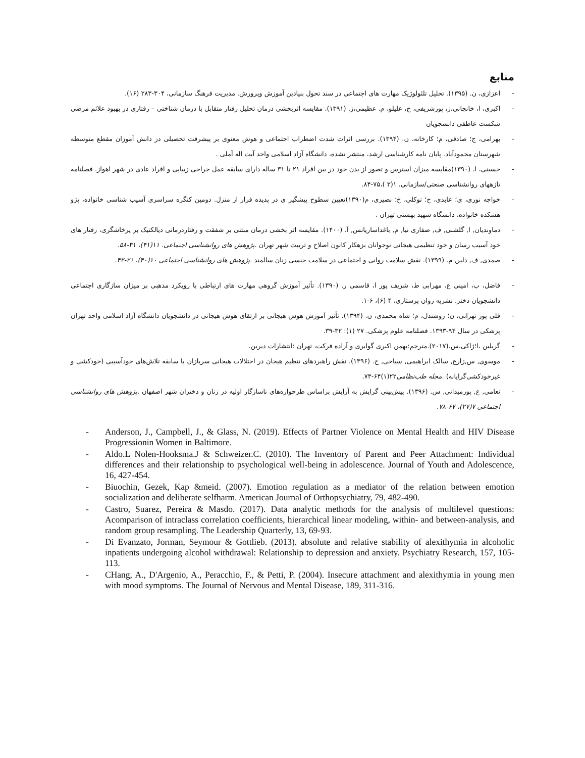منابع
- اعزازی، ن. (۱۳۹۵). تحلیل تلئولوژیک مهارت های اجتماعی در سند تحول بنیادین آموزش وپرورش. مدیریت فرهنگ سازمانی، ۳۰۴-۲۸۳ (۱۶).
- اکبری، ا، خانجانی،ز، پورشریفی، ح، علیلو، م. عظیمی،ز. (۱۳۹۱). مقایسه اثربخشی درمان تحلیل رفتار متقابل با درمان شناختی – رفتاری در بهبود علائم مرضی شکست عاطفی دانشجویان
- بهرامی، ج؛ صادقی، م؛ کارخانه، ن. (۱۳۹۴). بررسی اثرات شدت اضطراب اجتماعی و هوش معنوی بر پیشرفت تحصیلی در دانش آموزان مقطع متوسطه شهرستان محمودآباد. پایان نامه کارشناسی ارشد، منتشر نشده، دانشگاه آزاد اسلامی واحد آیت اله آملی .
- حسینی، ا. (۱۳۹۰)مقایسه میزان استرس و تصور از بدن خود در بین افراد ۲۱ تا ۳۱ ساله دارای سابقه عمل جراحی زیبایی و افراد عادی در شهر اهواز. فصلنامه تازههای روانشناسی صنعتی/سازمانی، ۱(۳ )،۷۵-۸۴.
- خواجه نوری، ی؛ عابدی، ح؛ توکلی، خ؛ نصیری، م(۱۳۹۰)تعیین سطوح پیشگیر ی در پدیده فرار از منزل. دومین کنگره سراسری آسیب شناسی خانواده، پژو هشکده خانواده، دانشگاه شهید بهشتی تهران .
- دماوندیان, ا, گلشنی, ف, صفاری نیا, م, باغداساریانس, آ. (۱۴۰۰). مقایسه اثر بخشی درمان مبتنی بر شفقت و رفتاردرمانی دیالکتیک بر پرخاشگری، رفتار های خود آسیب رسان و خود تنظیمی هیجانی نوجوانان بزهکار کانون اصلاح و تربیت شهر تهران .پژوهش های روانشناسی اجتماعی. ۱۱(۴۱)، ۳۱-۵۸.
- صمدی, ف, دلیر, م. (۱۳۹۹). نقش سلامت روانی و اجتماعی در سلامت جنسی زنان سالمند .پژوهش های روانشناسی اجتماعی ۱۰(۴۰)، ۲۱-۴۲.
- فاضل، ب، امینی ع، مهرابی ط، شریف پور ا، قاسمی ر. (۱۳۹۰). تأثیر آموزش گروهی مهارت های ارتباطی با رویکرد مذهبی بر میزان سازگاری اجتماعی دانشجویان دختر. نشریه روان پرستاری، ۴ (۶)، ۶-۱.
- قلی پور تهرانی، ن؛ روشندل، م؛ شاه محمدی، ن. (۱۳۹۴). تأثیر آموزش هوش هیجانی بر ارتقای هوش هیجانی در دانشجویان دانشگاه آزاد اسلامی واحد تهران پزشکی در سال ۹۴-۱۳۹۳. فصلنامه علوم پزشکی. ۲۷ (۱): ۳۲-۳۹.
- گریلین ،ا؛ژاکی،س،(۲۰۱۷).مترجم:بهمن اکبری گوابری و آزاده فرکت، تهران :انتشارات دیرین.
- موسوی, س,زارع, سالک ابراهیمی, سیاحی, ح. (۱۳۹۶). نقش راهبردهای تنظیم هیجان در اختلالات هیجانی سربازان با سابقه تلاش‌های خودآسیبی (خودکشی و غیرخودکشی‌گرایانه) .مجله طب‌نظامی۲۲(۱)۶۴-۷۳.
- نعامی, ع, پورمیدانی, س. (۱۳۹۶). پیش‌بینی گرایش به آرایش براساس طرحواره‌های ناسازگار اولیه در زنان و دختران شهر اصفهان .پژوهش های روانشناسی اجتماعی ۷(۲۷)، ۶۷-۷۸.
- Anderson, J., Campbell, J., & Glass, N. (2019). Effects of Partner Violence on Mental Health and HIV Disease Progressionin Women in Baltimore.
- Aldo.L Nolen-Hooksma.J & Schweizer.C. (2010). The Inventory of Parent and Peer Attachment: Individual differences and their relationship to psychological well-being in adolescence. Journal of Youth and Adolescence, 16, 427-454.
- Biuochin, Gezek, Kap &meid. (2007). Emotion regulation as a mediator of the relation between emotion socialization and deliberate selfharm. American Journal of Orthopsychiatry, 79, 482-490.
- Castro, Suarez, Pereira & Masdo. (2017). Data analytic methods for the analysis of multilevel questions: Acomparison of intraclass correlation coefficients, hierarchical linear modeling, within- and between-analysis, and random group resampling. The Leadership Quarterly, 13, 69-93.
- Di Evanzato, Jorman, Seymour & Gottlieb. (2013). absolute and relative stability of alexithymia in alcoholic inpatients undergoing alcohol withdrawal: Relationship to depression and anxiety. Psychiatry Research, 157, 105-113.
- CHang, A., D'Argenio, A., Peracchio, F., & Petti, P. (2004). Insecure attachment and alexithymia in young men with mood symptoms. The Journal of Nervous and Mental Disease, 189, 311-316.